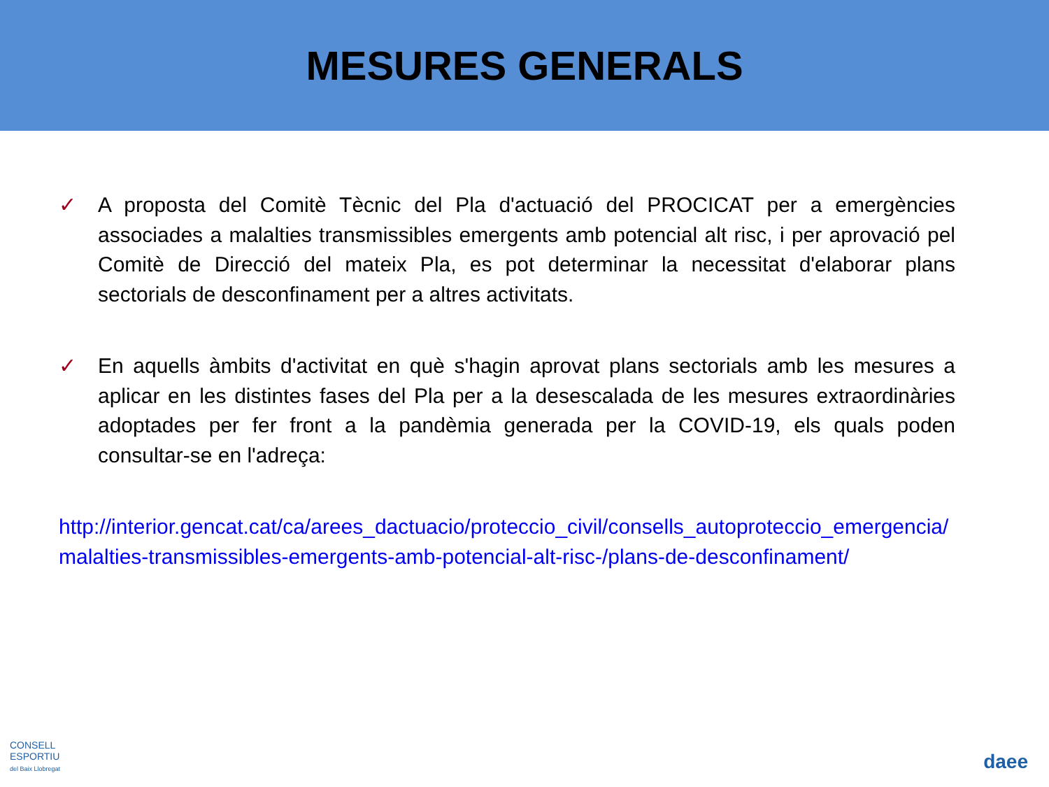MESURES GENERALS
✓ A proposta del Comitè Tècnic del Pla d'actuació del PROCICAT per a emergències associades a malalties transmissibles emergents amb potencial alt risc, i per aprovació pel Comitè de Direcció del mateix Pla, es pot determinar la necessitat d'elaborar plans sectorials de desconfinament per a altres activitats.
✓ En aquells àmbits d'activitat en què s'hagin aprovat plans sectorials amb les mesures a aplicar en les distintes fases del Pla per a la desescalada de les mesures extraordinàries adoptades per fer front a la pandèmia generada per la COVID-19, els quals poden consultar-se en l'adreça:
http://interior.gencat.cat/ca/arees_dactuacio/proteccio_civil/consells_autoproteccio_emergencia/malalties-transmissibles-emergents-amb-potencial-alt-risc-/plans-de-desconfinament/
CONSELL
ESPORTIU
del Baix Llobregat
daee